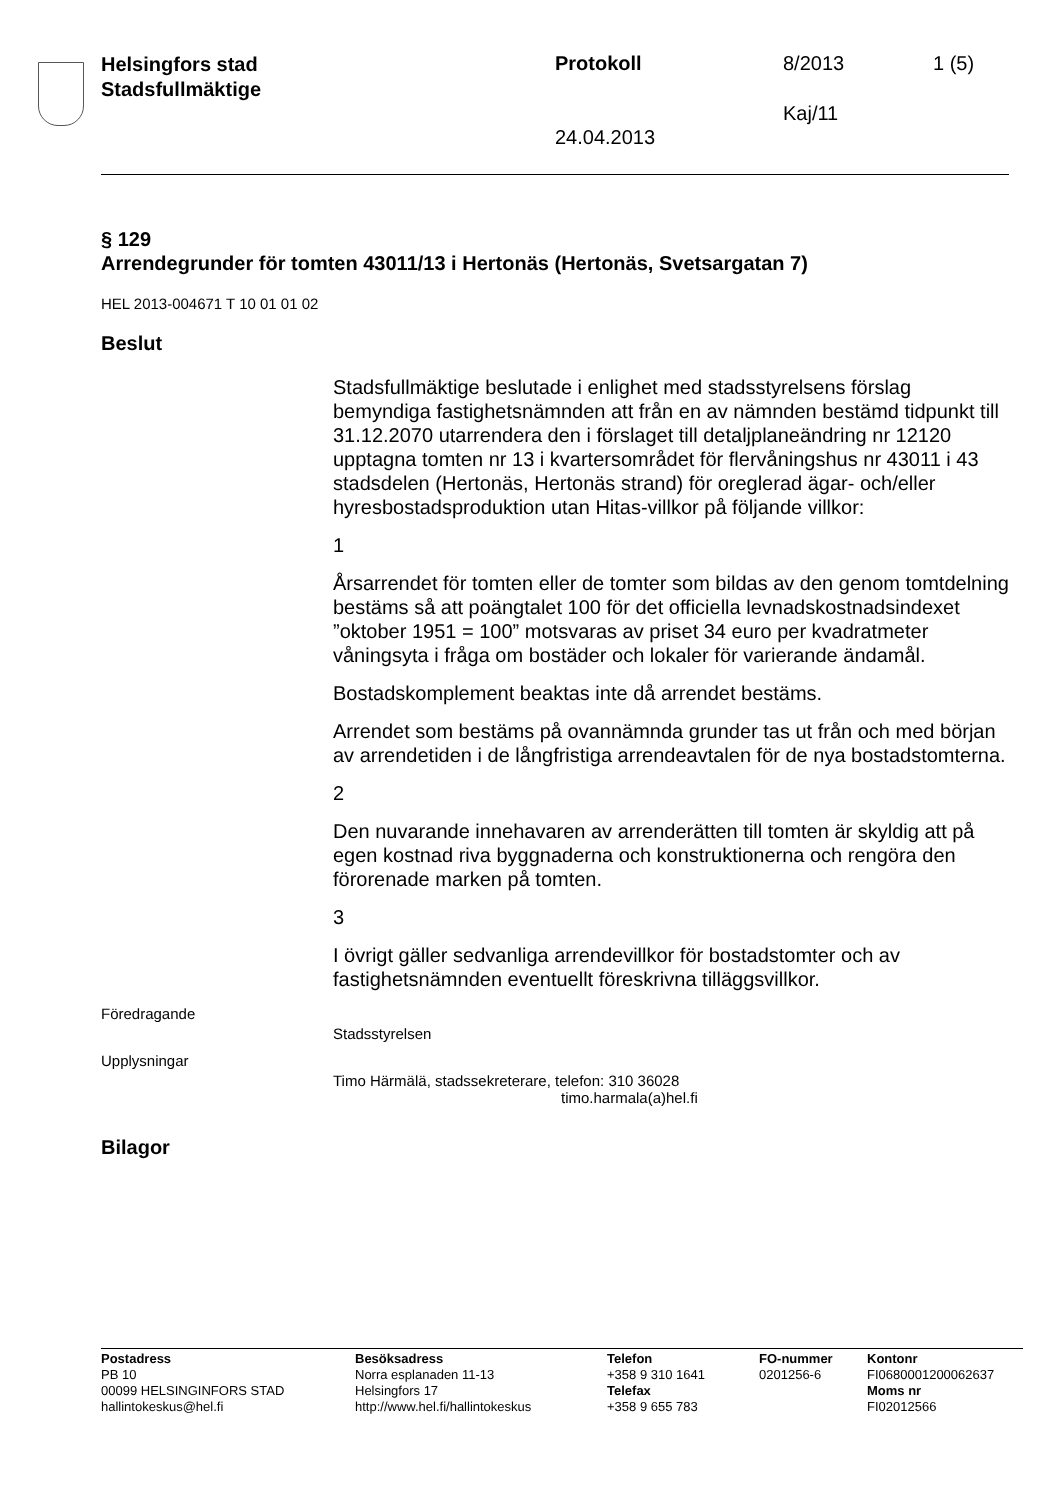Helsingfors stad
Stadsfullmäktige
Protokoll 8/2013 1 (5)
Kaj/11
24.04.2013
§ 129
Arrendegrunder för tomten 43011/13 i Hertonäs (Hertonäs, Svetsargatan 7)
HEL 2013-004671 T 10 01 01 02
Beslut
Stadsfullmäktige beslutade i enlighet med stadsstyrelsens förslag bemyndiga fastighetsnämnden att från en av nämnden bestämd tidpunkt till 31.12.2070 utarrendera den i förslaget till detaljplaneändring nr 12120 upptagna tomten nr 13 i kvartersområdet för flervåningshus nr 43011 i 43 stadsdelen (Hertonäs, Hertonäs strand) för oreglerad ägar- och/eller hyresbostadsproduktion utan Hitas-villkor på följande villkor:
1
Årsarrendet för tomten eller de tomter som bildas av den genom tomtdelning bestäms så att poängtalet 100 för det officiella levnadskostnadsindexet ”oktober 1951 = 100” motsvaras av priset 34 euro per kvadratmeter våningsyta i fråga om bostäder och lokaler för varierande ändamål.
Bostadskomplement beaktas inte då arrendet bestäms.
Arrendet som bestäms på ovannämnda grunder tas ut från och med början av arrendetiden i de långfristiga arrendeavtalen för de nya bostadstomterna.
2
Den nuvarande innehavaren av arrenderätten till tomten är skyldig att på egen kostnad riva byggnaderna och konstruktionerna och rengöra den förorenade marken på tomten.
3
I övrigt gäller sedvanliga arrendevillkor för bostadstomter och av fastighetsnämnden eventuellt föreskrivna tilläggsvillkor.
Föredragande
Stadsstyrelsen
Upplysningar
Timo Härmälä, stadssekreterare, telefon: 310 36028
timo.harmala(a)hel.fi
Bilagor
Postadress
PB 10
00099 HELSINGINFORS STAD
hallintokeskus@hel.fi
Besöksadress
Norra esplanaden 11-13
Helsingfors 17
http://www.hel.fi/hallintokeskus
Telefon
+358 9 310 1641
Telefax
+358 9 655 783
FO-nummer
0201256-6
Kontonr
FI0680001200062637
Moms nr
FI02012566